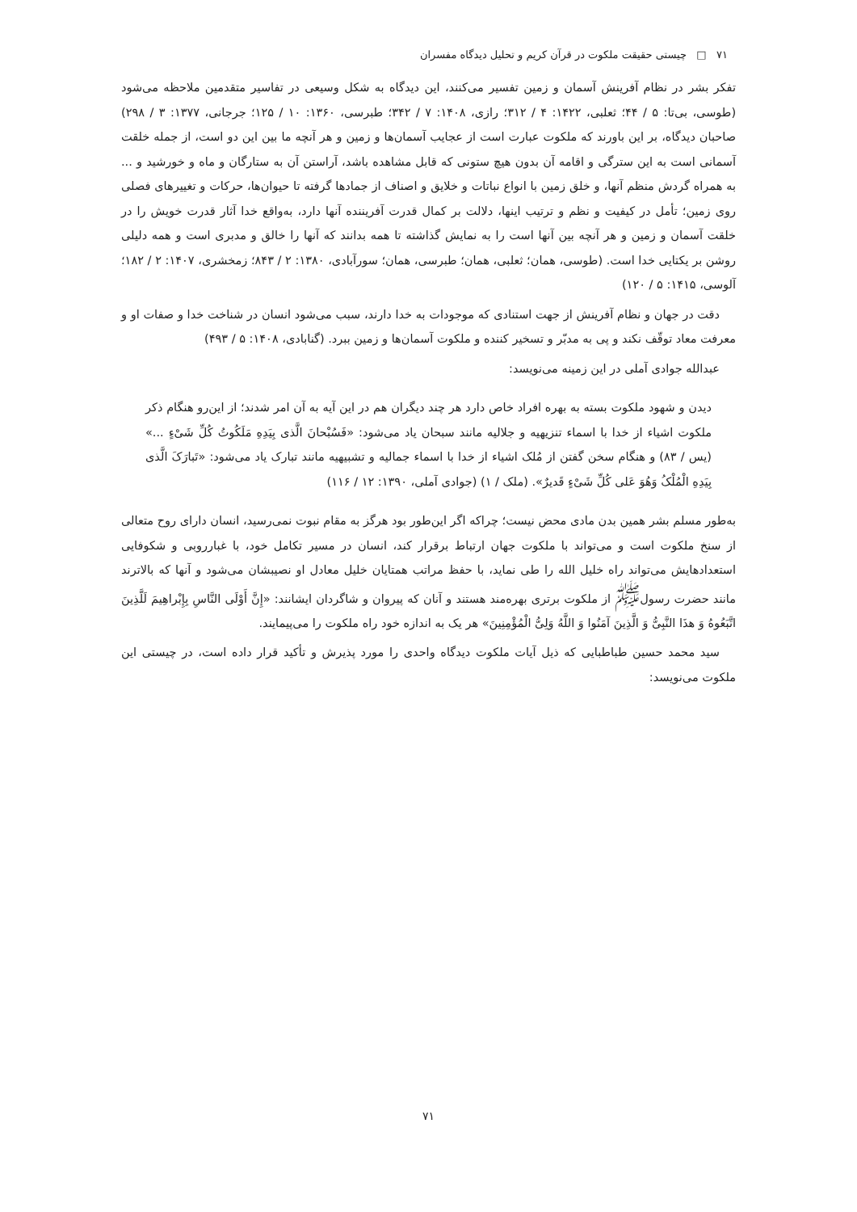۷۱ □ چیستی حقیقت ملکوت در قرآن کریم و تحلیل دیدگاه مفسران
تفکر بشر در نظام آفرینش آسمان و زمین تفسیر می‌کنند، این دیدگاه به شکل وسیعی در تفاسیر متقدمین ملاحظه می‌شود (طوسی، بی‌تا: ۵ / ۴۴؛ ثعلبی، ۱۴۲۲: ۴ / ۳۱۲؛ رازی، ۱۴۰۸: ۷ / ۳۴۲؛ طبرسی، ۱۳۶۰: ۱۰ / ۱۲۵؛ جرجانی، ۱۳۷۷: ۳ / ۲۹۸) صاحبان دیدگاه، بر این باورند که ملکوت عبارت است از عجایب آسمان‌ها و زمین و هر آنچه ما بین این دو است، از جمله خلقت آسمانی است به این سترگی و اقامه آن بدون هیچ ستونی که قابل مشاهده باشد، آراستن آن به ستارگان و ماه و خورشید و ... به همراه گردش منظم آنها، و خلق زمین با انواع نباتات و خلایق و اصناف از جمادها گرفته تا حیوان‌ها، حرکات و تغییرهای فصلی روی زمین؛ تأمل در کیفیت و نظم و ترتیب اینها، دلالت بر کمال قدرت آفریننده آنها دارد، به‌واقع خدا آثار قدرت خویش را در خلقت آسمان و زمین و هر آنچه بین آنها است را به نمایش گذاشته تا همه بدانند که آنها را خالق و مدبری است و همه دلیلی روشن بر یکتایی خدا است. (طوسی، همان؛ ثعلبی، همان؛ طبرسی، همان؛ سورآبادی، ۱۳۸۰: ۲ / ۸۴۳؛ زمخشری، ۱۴۰۷: ۲ / ۱۸۲؛ آلوسی، ۱۴۱۵: ۵ / ۱۲۰)
دقت در جهان و نظام آفرینش از جهت استنادی که موجودات به خدا دارند، سبب می‌شود انسان در شناخت خدا و صفات او و معرفت معاد توقّف نکند و پی به مدبّر و تسخیر کننده و ملکوت آسمان‌ها و زمین ببرد. (گنابادی، ۱۴۰۸: ۵ / ۴۹۳)
عبدالله جوادی آملی در این زمینه می‌نویسد:
دیدن و شهود ملکوت بسته به بهره افراد خاص دارد هر چند دیگران هم در این آیه به آن امر شدند؛ از این‌رو هنگام ذکر ملکوت اشیاء از خدا با اسماء تنزیهیه و جلالیه مانند سبحان یاد می‌شود: «فَسُبْحانَ الَّذی بِیَدِهِ مَلَکُوتُ کُلِّ شَیْءٍ ...» (یس / ۸۳) و هنگام سخن گفتن از مُلک اشیاء از خدا با اسماء جمالیه و تشبیهیه مانند تبارک یاد می‌شود: «تَبارَکَ الَّذی بِیَدِهِ الْمُلْکُ وَهُوَ عَلی کُلِّ شَیْءٍ قَدیرٌ». (ملک / ۱) (جوادی آملی، ۱۳۹۰: ۱۲ / ۱۱۶)
به‌طور مسلم بشر همین بدن مادی محض نیست؛ چراکه اگر این‌طور بود هرگز به مقام نبوت نمی‌رسید، انسان دارای روح متعالی از سنخ ملکوت است و می‌تواند با ملکوت جهان ارتباط برقرار کند، انسان در مسیر تکامل خود، با غبارروبی و شکوفایی استعدادهایش می‌تواند راه خلیل الله را طی نماید، با حفظ مراتب همتایان خلیل معادل او نصیبشان می‌شود و آنها که بالاترند مانند حضرت رسول<sup>ﷺ</sup> از ملکوت برتری بهره‌مند هستند و آنان که پیروان و شاگردان ایشانند: «إِنَّ أَوْلَی النَّاسِ بِإِبْراهِیمَ لَلَّذِینَ اتَّبَعُوهُ وَ هذَا النَّبِیُّ وَ الَّذِینَ آمَنُوا وَ اللَّهُ وَلِیُّ الْمُؤْمِنِینَ» هر یک به اندازه خود راه ملکوت را می‌پیمایند.
سید محمد حسین طباطبایی که ذیل آیات ملکوت دیدگاه واحدی را مورد پذیرش و تأکید قرار داده است، در چیستی این ملکوت می‌نویسد:
۷۱